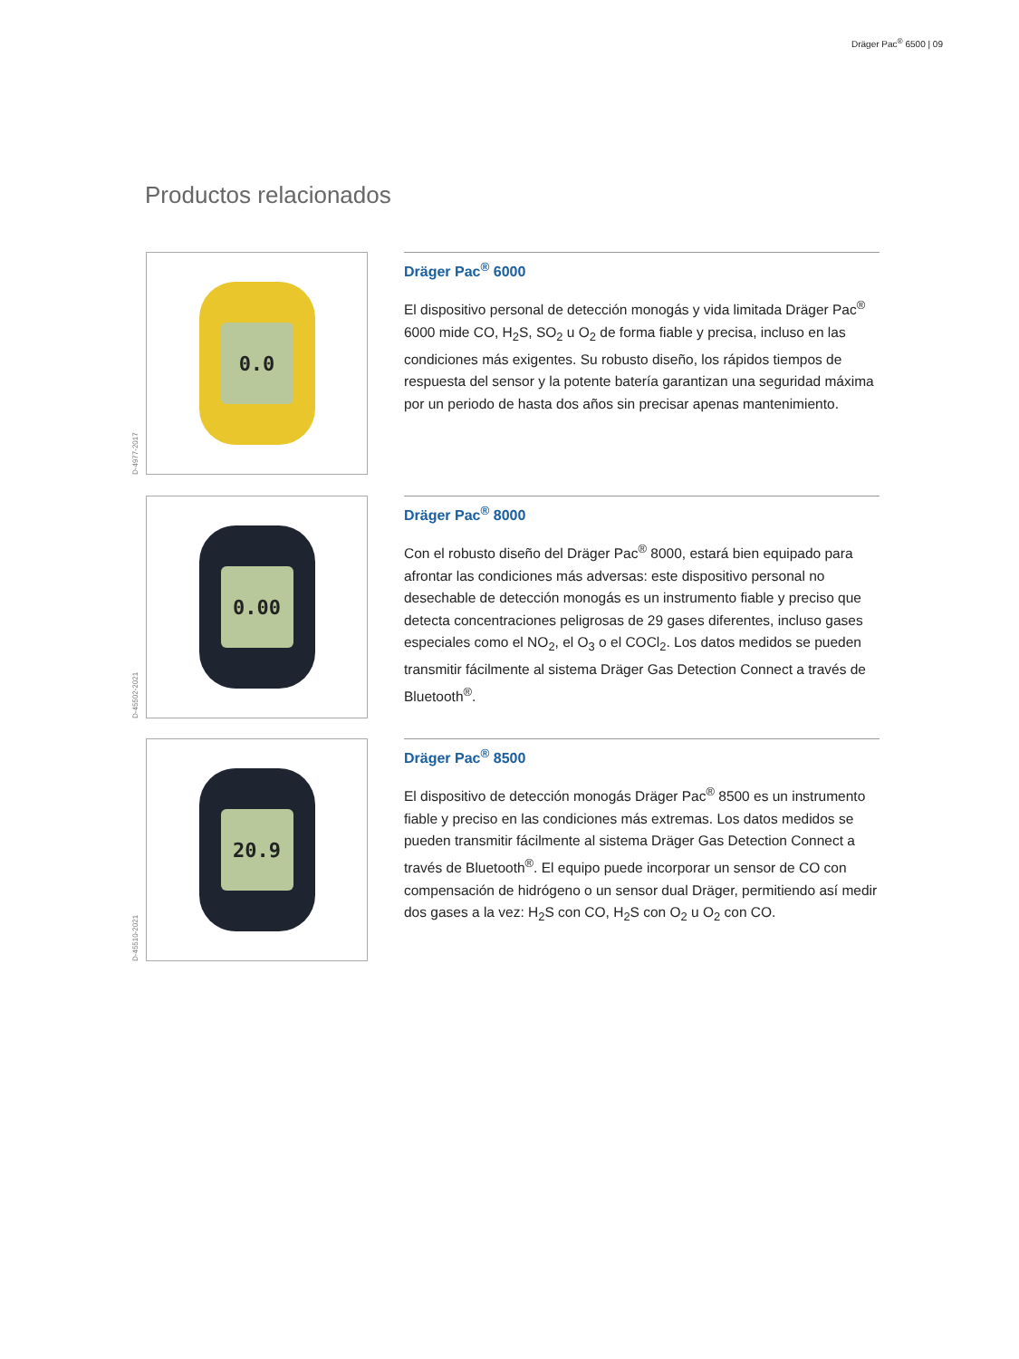Dräger Pac<sup>®</sup> 6500 | 09
Productos relacionados
D-4977-2017
0.0
Dräger Pac<sup>®</sup> 6000
El dispositivo personal de detección monogás y vida limitada Dräger Pac<sup>®</sup> 6000 mide CO, H<sub>2</sub>S, SO<sub>2</sub> u O<sub>2</sub> de forma fiable y precisa, incluso en las condiciones más exigentes. Su robusto diseño, los rápidos tiempos de respuesta del sensor y la potente batería garantizan una seguridad máxima por un periodo de hasta dos años sin precisar apenas mantenimiento.
D-45502-2021
0.00
Dräger Pac<sup>®</sup> 8000
Con el robusto diseño del Dräger Pac<sup>®</sup> 8000, estará bien equipado para afrontar las condiciones más adversas: este dispositivo personal no desechable de detección monogás es un instrumento fiable y preciso que detecta concentraciones peligrosas de 29 gases diferentes, incluso gases especiales como el NO<sub>2</sub>, el O<sub>3</sub> o el COCl<sub>2</sub>. Los datos medidos se pueden transmitir fácilmente al sistema Dräger Gas Detection Connect a través de Bluetooth<sup>®</sup>.
D-45510-2021
20.9
Dräger Pac<sup>®</sup> 8500
El dispositivo de detección monogás Dräger Pac<sup>®</sup> 8500 es un instrumento fiable y preciso en las condiciones más extremas. Los datos medidos se pueden transmitir fácilmente al sistema Dräger Gas Detection Connect a través de Bluetooth<sup>®</sup>. El equipo puede incorporar un sensor de CO con compensación de hidrógeno o un sensor dual Dräger, permitiendo así medir dos gases a la vez: H<sub>2</sub>S con CO, H<sub>2</sub>S con O<sub>2</sub> u O<sub>2</sub> con CO.